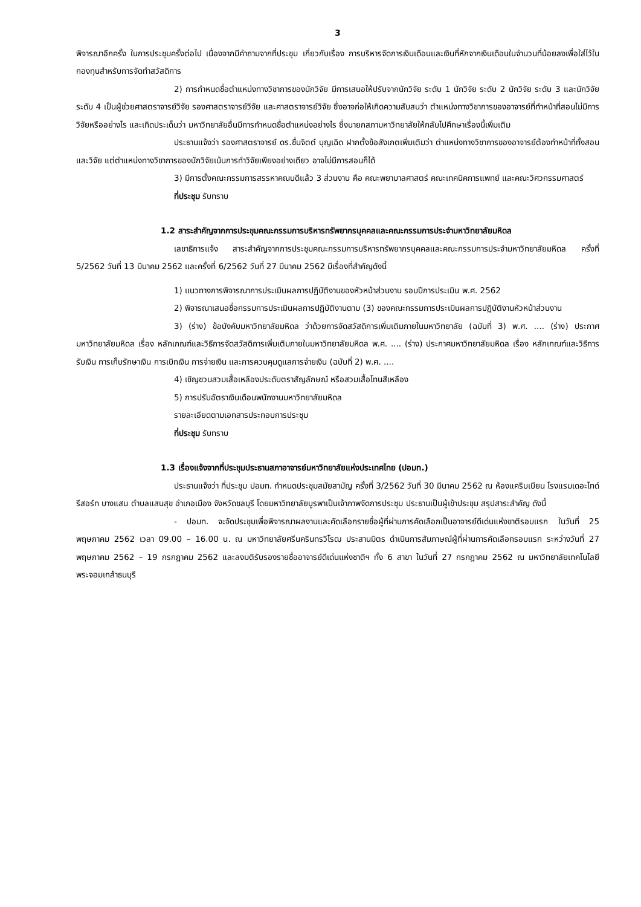3
พิจารณาอีกครั้ง ในการประชุมครั้งต่อไป เนื่องจากมีคำถามจากที่ประชุม เกี่ยวกับเรื่อง การบริหารจัดการเงินเดือนและเงินที่หักจากเงินเดือนในจำนวนที่น้อยลงเพื่อใส่ไว้ในกองทุนสำหรับการจัดทำสวัสดิการ
2) การกำหนดชื่อตำแหน่งทางวิชาการของนักวิจัย มีการเสนอให้ปรับจากนักวิจัย ระดับ 1 นักวิจัย ระดับ 2 นักวิจัย ระดับ 3 และนักวิจัย ระดับ 4 เป็นผู้ช่วยศาสตราจารย์วิจัย รองศาสตราจารย์วิจัย และศาสตราจารย์วิจัย ซึ่งอาจก่อให้เกิดความสับสนว่า ตำแหน่งทางวิชาการของอาจารย์ที่ทำหน้าที่สอนไม่มีการวิจัยหรืออย่างไร และเกิดประเด็นว่า มหาวิทยาลัยอื่นมีการกำหนดชื่อตำแหน่งอย่างไร ซึ่งนายกสภามหาวิทยาลัยให้กลับไปศึกษาเรื่องนี้เพิ่มเติม
ประธานแจ้งว่า รองศาสตราจารย์ ดร.ชื่นจิตต์ บุญเฉิด ฝากตั้งข้อสังเกตเพิ่มเติมว่า ตำแหน่งทางวิชาการของอาจารย์ต้องทำหน้าที่ทั้งสอนและวิจัย แต่ตำแหน่งทางวิชาการของนักวิจัยเน้นการทำวิจัยเพียงอย่างเดียว อาจไม่มีการสอนก็ได้
3) มีการตั้งคณะกรรมการสรรหาคณบดีแล้ว 3 ส่วนงาน คือ คณะพยาบาลศาสตร์ คณะเทคนิคการแพทย์ และคณะวิศวกรรมศาสตร์
ที่ประชุม รับทราบ
1.2 สาระสำคัญจากการประชุมคณะกรรมการบริหารทรัพยากรบุคคลและคณะกรรมการประจำมหาวิทยาลัยมหิดล
เลขาธิการแจ้ง สาระสำคัญจากการประชุมคณะกรรมการบริหารทรัพยากรบุคคลและคณะกรรมการประจำมหาวิทยาลัยมหิดล ครั้งที่ 5/2562 วันที่ 13 มีนาคม 2562 และครั้งที่ 6/2562 วันที่ 27 มีนาคม 2562 มีเรื่องที่สำคัญดังนี้
1) แนวทางการพิจารณาการประเมินผลการปฏิบัติงานของหัวหน้าส่วนงาน รอบปีการประเมิน พ.ศ. 2562
2) พิจารณาเสนอชื่อกรรมการประเมินผลการปฏิบัติงานตาม (3) ของคณะกรรมการประเมินผลการปฏิบัติงานหัวหน้าส่วนงาน
3) (ร่าง) ข้อบังคับมหาวิทยาลัยมหิดล ว่าด้วยการจัดสวัสดิการเพิ่มเติมภายในมหาวิทยาลัย (ฉบับที่ 3) พ.ศ. .... (ร่าง) ประกาศมหาวิทยาลัยมหิดล เรื่อง หลักเกณฑ์และวิธีการจัดสวัสดิการเพิ่มเติมภายในมหาวิทยาลัยมหิดล พ.ศ. .... (ร่าง) ประกาศมหาวิทยาลัยมหิดล เรื่อง หลักเกณฑ์และวิธีการรับเงิน การเก็บรักษาเงิน การเบิกเงิน การจ่ายเงิน และการควบคุมดูแลการจ่ายเงิน (ฉบับที่ 2) พ.ศ. ....
4) เชิญชวนสวมเสื้อเหลืองประดับตราสัญลักษณ์ หรือสวมเสื้อโทนสีเหลือง
5) การปรับอัตราเงินเดือนพนักงานมหาวิทยาลัยมหิดล
รายละเอียดตามเอกสารประกอบการประชุม
ที่ประชุม รับทราบ
1.3 เรื่องแจ้งจากที่ประชุมประธานสภาอาจารย์มหาวิทยาลัยแห่งประเทศไทย (ปอมท.)
ประธานแจ้งว่า ที่ประชุม ปอมท. กำหนดประชุมสมัยสามัญ ครั้งที่ 3/2562 วันที่ 30 มีนาคม 2562 ณ ห้องแคริบเบียน โรงแรมเดอะไทด์ รีสอร์ท บางแสน ตำบลแสนสุข อำเภอเมือง จังหวัดชลบุรี โดยมหาวิทยาลัยบูรพาเป็นเจ้าภาพจัดการประชุม ประธานเป็นผู้เข้าประชุม สรุปสาระสำคัญ ดังนี้
- ปอมท. จะจัดประชุมเพื่อพิจารณาผลงานและคัดเลือกรายชื่อผู้ที่ผ่านการคัดเลือกเป็นอาจารย์ดีเด่นแห่งชาติรอบแรก ในวันที่ 25 พฤษภาคม 2562 เวลา 09.00 – 16.00 น. ณ มหาวิทยาลัยศรีนครินทรวิโรฒ ประสานมิตร ดำเนินการสัมภาษณ์ผู้ที่ผ่านการคัดเลือกรอบแรก ระหว่างวันที่ 27 พฤษภาคม 2562 – 19 กรกฎาคม 2562 และลงมติรับรองรายชื่ออาจารย์ดีเด่นแห่งชาติฯ ทั้ง 6 สาขา ในวันที่ 27 กรกฎาคม 2562 ณ มหาวิทยาลัยเทคโนโลยีพระจอมเกล้าธนบุรี